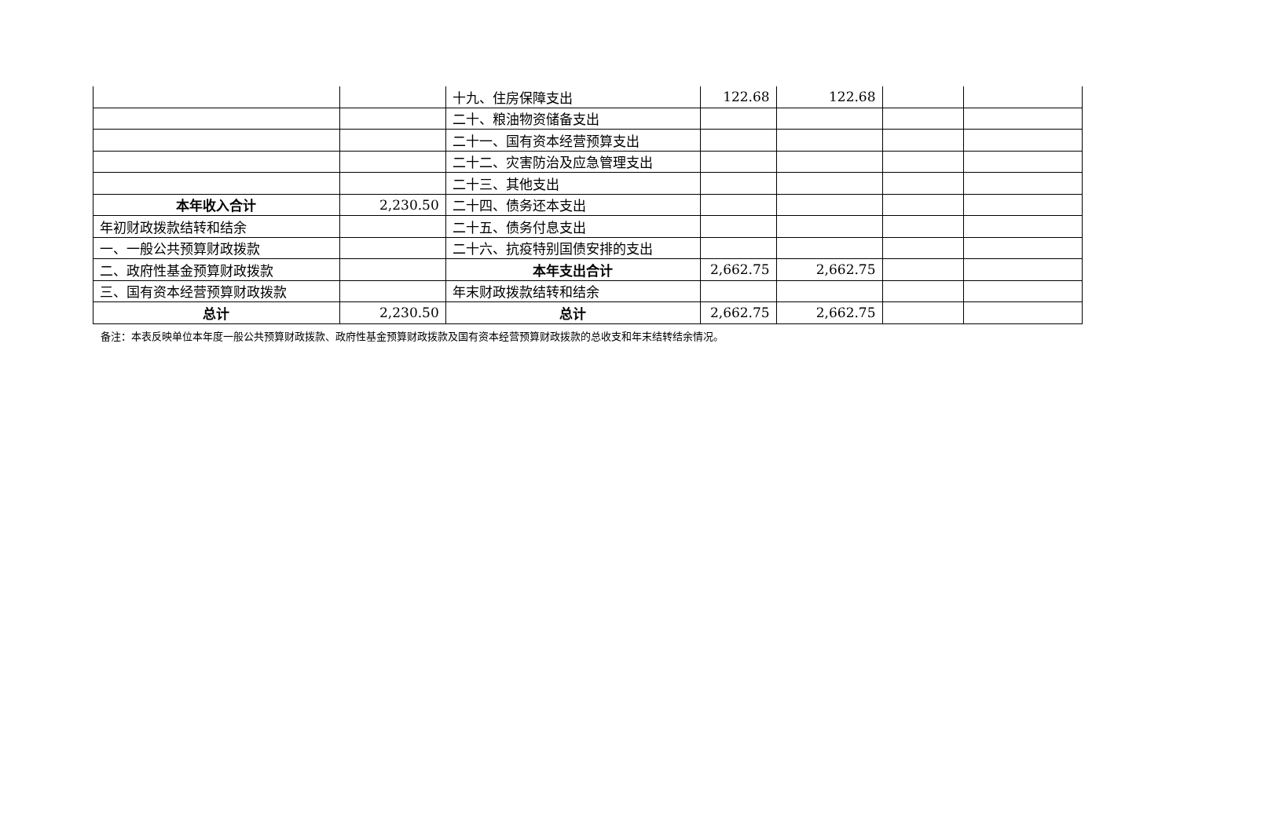| | | 十九、住房保障支出 | 122.68 | 122.68 | | |
| | | 二十、粮油物资储备支出 | | | | |
| | | 二十一、国有资本经营预算支出 | | | | |
| | | 二十二、灾害防治及应急管理支出 | | | | |
| | | 二十三、其他支出 | | | | |
| 本年收入合计 | 2,230.50 | 二十四、债务还本支出 | | | | |
| 年初财政拨款结转和结余 | | 二十五、债务付息支出 | | | | |
| 一、一般公共预算财政拨款 | | 二十六、抗疫特别国债安排的支出 | | | | |
| 二、政府性基金预算财政拨款 | | 本年支出合计 | 2,662.75 | 2,662.75 | | |
| 三、国有资本经营预算财政拨款 | | 年末财政拨款结转和结余 | | | | |
| 总计 | 2,230.50 | 总计 | 2,662.75 | 2,662.75 | | |
备注：本表反映单位本年度一般公共预算财政拨款、政府性基金预算财政拨款及国有资本经营预算财政拨款的总收支和年末结转结余情况。